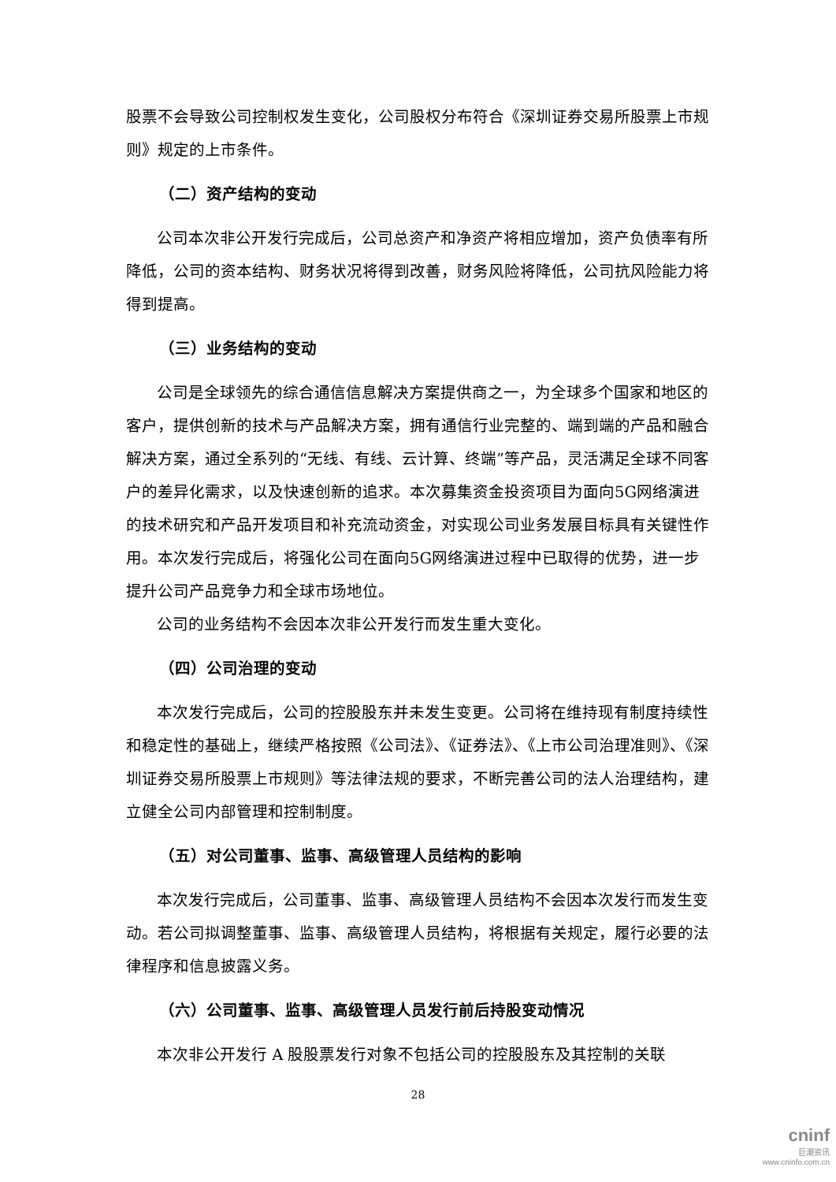股票不会导致公司控制权发生变化，公司股权分布符合《深圳证券交易所股票上市规则》规定的上市条件。
（二）资产结构的变动
公司本次非公开发行完成后，公司总资产和净资产将相应增加，资产负债率有所降低，公司的资本结构、财务状况将得到改善，财务风险将降低，公司抗风险能力将得到提高。
（三）业务结构的变动
公司是全球领先的综合通信信息解决方案提供商之一，为全球多个国家和地区的客户，提供创新的技术与产品解决方案，拥有通信行业完整的、端到端的产品和融合解决方案，通过全系列的“无线、有线、云计算、终端”等产品，灵活满足全球不同客户的差异化需求，以及快速创新的追求。本次募集资金投资项目为面向5G网络演进的技术研究和产品开发项目和补充流动资金，对实现公司业务发展目标具有关键性作用。本次发行完成后，将强化公司在面向5G网络演进过程中已取得的优势，进一步提升公司产品竞争力和全球市场地位。
公司的业务结构不会因本次非公开发行而发生重大变化。
（四）公司治理的变动
本次发行完成后，公司的控股股东并未发生变更。公司将在维持现有制度持续性和稳定性的基础上，继续严格按照《公司法》、《证券法》、《上市公司治理准则》、《深圳证券交易所股票上市规则》等法律法规的要求，不断完善公司的法人治理结构，建立健全公司内部管理和控制制度。
（五）对公司董事、监事、高级管理人员结构的影响
本次发行完成后，公司董事、监事、高级管理人员结构不会因本次发行而发生变动。若公司拟调整董事、监事、高级管理人员结构，将根据有关规定，履行必要的法律程序和信息披露义务。
（六）公司董事、监事、高级管理人员发行前后持股变动情况
本次非公开发行 A 股股票发行对象不包括公司的控股股东及其控制的关联
28
cninf
巨潮资讯
www.cninfo.com.cn